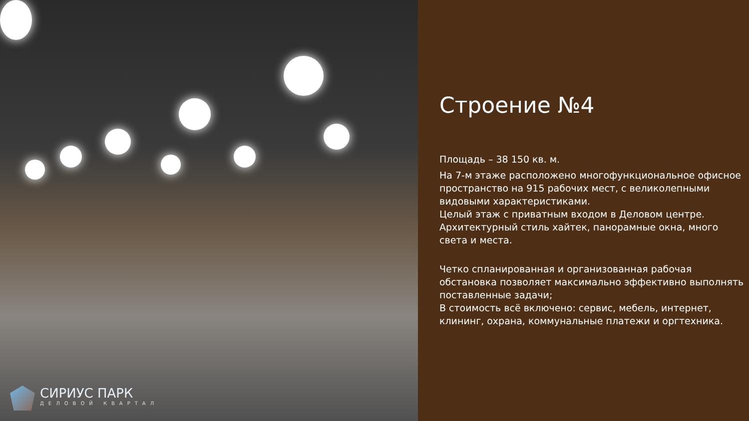СИРИУС ПАРК
ДЕЛОВОЙ КВАРТАЛ
Строение №4
Площадь – 38 150 кв. м.
На 7-м этаже расположено многофункциональное офисное пространство на 915 рабочих мест, с великолепными видовыми характеристиками.
Целый этаж с приватным входом в Деловом центре.
Архитектурный стиль хайтек, панорамные окна, много света и места.
Четко спланированная и организованная рабочая обстановка позволяет максимально эффективно выполнять поставленные задачи;
В стоимость всё включено: сервис, мебель, интернет, клининг, охрана, коммунальные платежи и оргтехника.